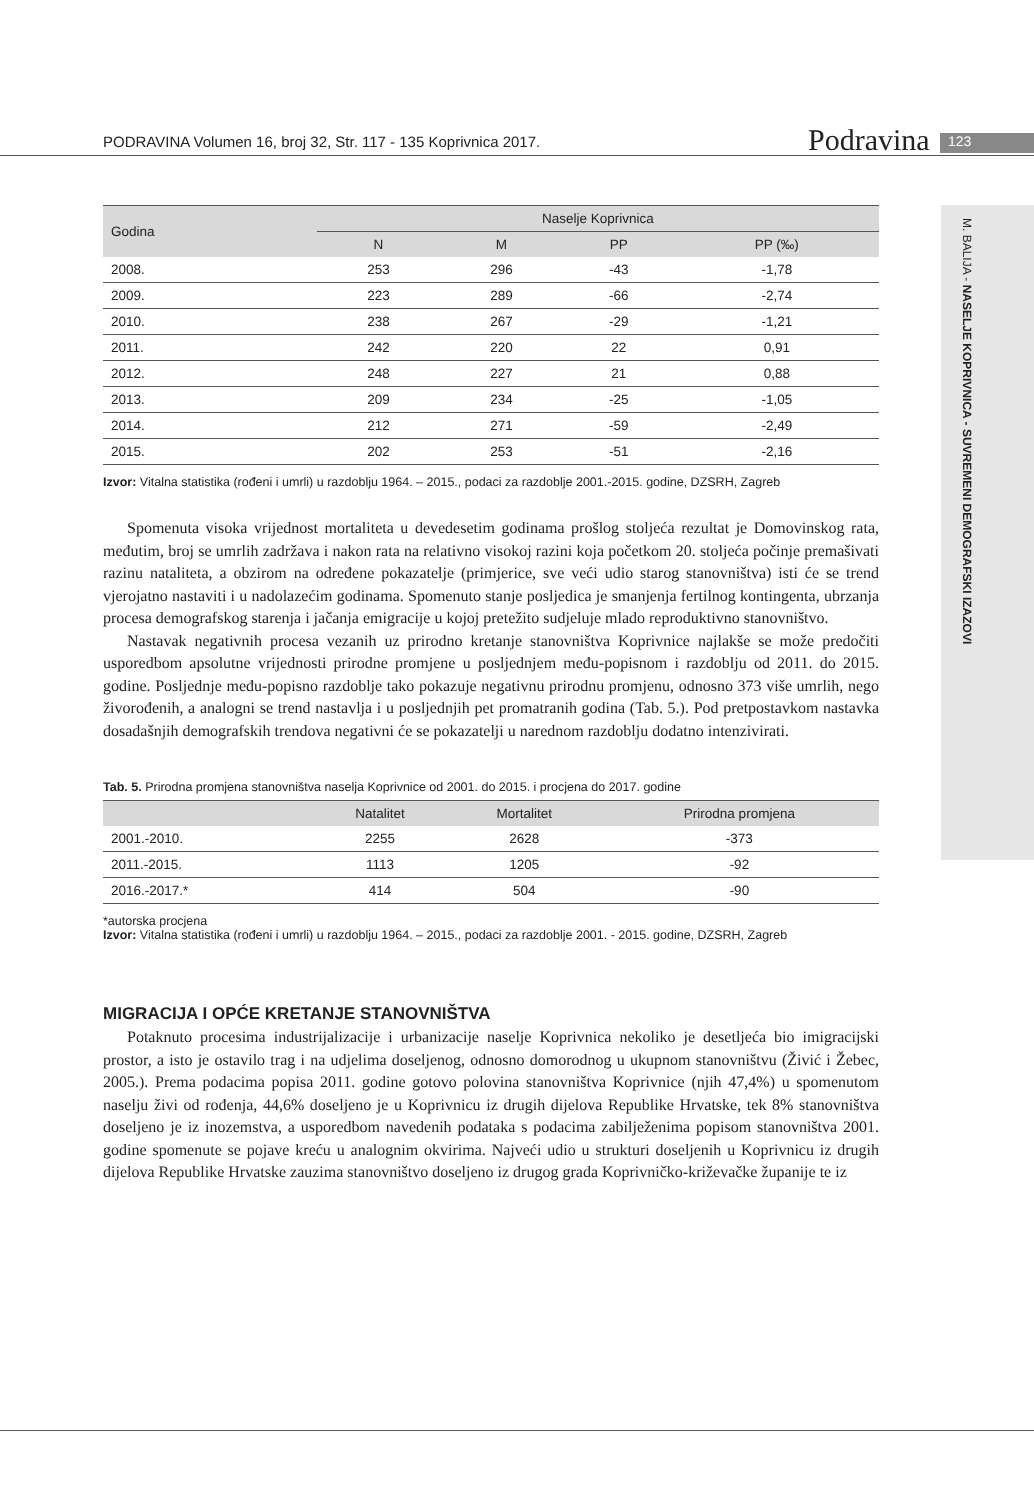PODRAVINA Volumen 16, broj 32, Str. 117 - 135 Koprivnica 2017. Podravina 123
M. BALIJA - NASELJE KOPRIVNICA - SUVREMENI DEMOGRAFSKI IZAZOVI
| Godina | Naselje Koprivnica | | | |
| --- | --- | --- | --- | --- |
| | N | M | PP | PP (‰) |
| 2008. | 253 | 296 | -43 | -1,78 |
| 2009. | 223 | 289 | -66 | -2,74 |
| 2010. | 238 | 267 | -29 | -1,21 |
| 2011. | 242 | 220 | 22 | 0,91 |
| 2012. | 248 | 227 | 21 | 0,88 |
| 2013. | 209 | 234 | -25 | -1,05 |
| 2014. | 212 | 271 | -59 | -2,49 |
| 2015. | 202 | 253 | -51 | -2,16 |
Izvor: Vitalna statistika (rođeni i umrli) u razdoblju 1964. – 2015., podaci za razdoblje 2001.-2015. godine, DZSRH, Zagreb
Spomenuta visoka vrijednost mortaliteta u devedesetim godinama prošlog stoljeća rezultat je Domovinskog rata, međutim, broj se umrlih zadržava i nakon rata na relativno visokoj razini koja početkom 20. stoljeća počinje premašivati razinu nataliteta, a obzirom na određene pokazatelje (primjerice, sve veći udio starog stanovništva) isti će se trend vjerojatno nastaviti i u nadolazećim godinama. Spomenuto stanje posljedica je smanjenja fertilnog kontingenta, ubrzanja procesa demografskog starenja i jačanja emigracije u kojoj pretežito sudjeluje mlado reproduktivno stanovništvo.
Nastavak negativnih procesa vezanih uz prirodno kretanje stanovništva Koprivnice najlakše se može predočiti usporedbom apsolutne vrijednosti prirodne promjene u posljednjem među-popisnom i razdoblju od 2011. do 2015. godine. Posljednje među-popisno razdoblje tako pokazuje negativnu prirodnu promjenu, odnosno 373 više umrlih, nego živorođenih, a analogni se trend nastavlja i u posljednjih pet promatranih godina (Tab. 5.). Pod pretpostavkom nastavka dosadašnjih demografskih trendova negativni će se pokazatelji u narednom razdoblju dodatno intenzivirati.
Tab. 5. Prirodna promjena stanovništva naselja Koprivnice od 2001. do 2015. i procjena do 2017. godine
| | Natalitet | Mortalitet | Prirodna promjena |
| --- | --- | --- | --- |
| 2001.-2010. | 2255 | 2628 | -373 |
| 2011.-2015. | 1113 | 1205 | -92 |
| 2016.-2017.* | 414 | 504 | -90 |
*autorska procjena
Izvor: Vitalna statistika (rođeni i umrli) u razdoblju 1964. – 2015., podaci za razdoblje 2001. - 2015. godine, DZSRH, Zagreb
MIGRACIJA I OPĆE KRETANJE STANOVNIŠTVA
Potaknuto procesima industrijalizacije i urbanizacije naselje Koprivnica nekoliko je desetljeća bio imigracijski prostor, a isto je ostavilo trag i na udjelima doseljenog, odnosno domorodnog u ukupnom stanovništvu (Živić i Žebec, 2005.). Prema podacima popisa 2011. godine gotovo polovina stanovništva Koprivnice (njih 47,4%) u spomenutom naselju živi od rođenja, 44,6% doseljeno je u Koprivnicu iz drugih dijelova Republike Hrvatske, tek 8% stanovništva doseljeno je iz inozemstva, a usporedbom navedenih podataka s podacima zabilježenima popisom stanovništva 2001. godine spomenute se pojave kreću u analognim okvirima. Najveći udio u strukturi doseljenih u Koprivnicu iz drugih dijelova Republike Hrvatske zauzima stanovništvo doseljeno iz drugog grada Koprivničko-križevačke županije te iz